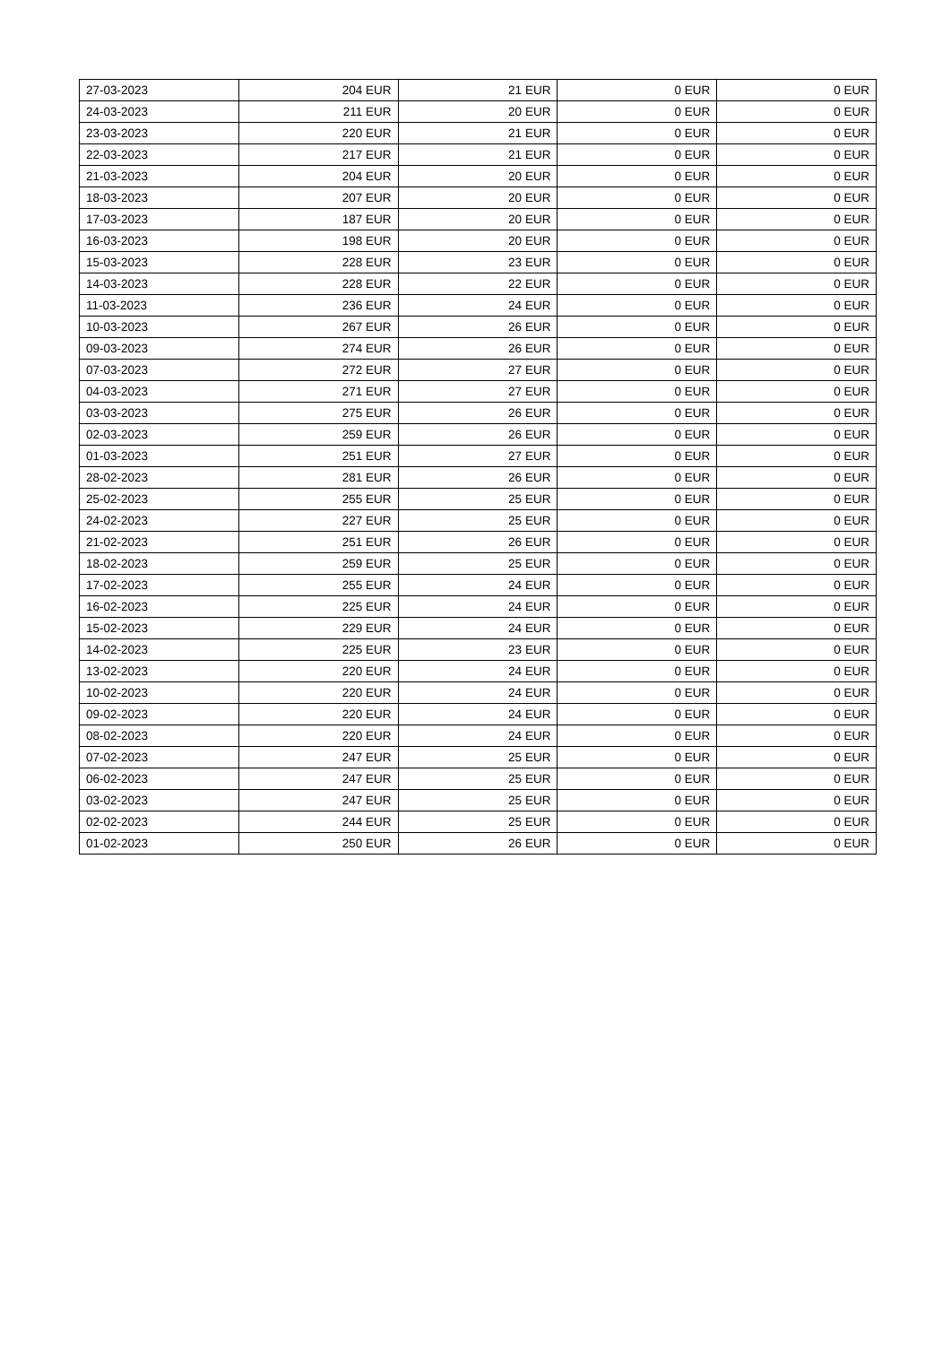| 27-03-2023 | 204 EUR | 21 EUR | 0 EUR | 0 EUR |
| 24-03-2023 | 211 EUR | 20 EUR | 0 EUR | 0 EUR |
| 23-03-2023 | 220 EUR | 21 EUR | 0 EUR | 0 EUR |
| 22-03-2023 | 217 EUR | 21 EUR | 0 EUR | 0 EUR |
| 21-03-2023 | 204 EUR | 20 EUR | 0 EUR | 0 EUR |
| 18-03-2023 | 207 EUR | 20 EUR | 0 EUR | 0 EUR |
| 17-03-2023 | 187 EUR | 20 EUR | 0 EUR | 0 EUR |
| 16-03-2023 | 198 EUR | 20 EUR | 0 EUR | 0 EUR |
| 15-03-2023 | 228 EUR | 23 EUR | 0 EUR | 0 EUR |
| 14-03-2023 | 228 EUR | 22 EUR | 0 EUR | 0 EUR |
| 11-03-2023 | 236 EUR | 24 EUR | 0 EUR | 0 EUR |
| 10-03-2023 | 267 EUR | 26 EUR | 0 EUR | 0 EUR |
| 09-03-2023 | 274 EUR | 26 EUR | 0 EUR | 0 EUR |
| 07-03-2023 | 272 EUR | 27 EUR | 0 EUR | 0 EUR |
| 04-03-2023 | 271 EUR | 27 EUR | 0 EUR | 0 EUR |
| 03-03-2023 | 275 EUR | 26 EUR | 0 EUR | 0 EUR |
| 02-03-2023 | 259 EUR | 26 EUR | 0 EUR | 0 EUR |
| 01-03-2023 | 251 EUR | 27 EUR | 0 EUR | 0 EUR |
| 28-02-2023 | 281 EUR | 26 EUR | 0 EUR | 0 EUR |
| 25-02-2023 | 255 EUR | 25 EUR | 0 EUR | 0 EUR |
| 24-02-2023 | 227 EUR | 25 EUR | 0 EUR | 0 EUR |
| 21-02-2023 | 251 EUR | 26 EUR | 0 EUR | 0 EUR |
| 18-02-2023 | 259 EUR | 25 EUR | 0 EUR | 0 EUR |
| 17-02-2023 | 255 EUR | 24 EUR | 0 EUR | 0 EUR |
| 16-02-2023 | 225 EUR | 24 EUR | 0 EUR | 0 EUR |
| 15-02-2023 | 229 EUR | 24 EUR | 0 EUR | 0 EUR |
| 14-02-2023 | 225 EUR | 23 EUR | 0 EUR | 0 EUR |
| 13-02-2023 | 220 EUR | 24 EUR | 0 EUR | 0 EUR |
| 10-02-2023 | 220 EUR | 24 EUR | 0 EUR | 0 EUR |
| 09-02-2023 | 220 EUR | 24 EUR | 0 EUR | 0 EUR |
| 08-02-2023 | 220 EUR | 24 EUR | 0 EUR | 0 EUR |
| 07-02-2023 | 247 EUR | 25 EUR | 0 EUR | 0 EUR |
| 06-02-2023 | 247 EUR | 25 EUR | 0 EUR | 0 EUR |
| 03-02-2023 | 247 EUR | 25 EUR | 0 EUR | 0 EUR |
| 02-02-2023 | 244 EUR | 25 EUR | 0 EUR | 0 EUR |
| 01-02-2023 | 250 EUR | 26 EUR | 0 EUR | 0 EUR |